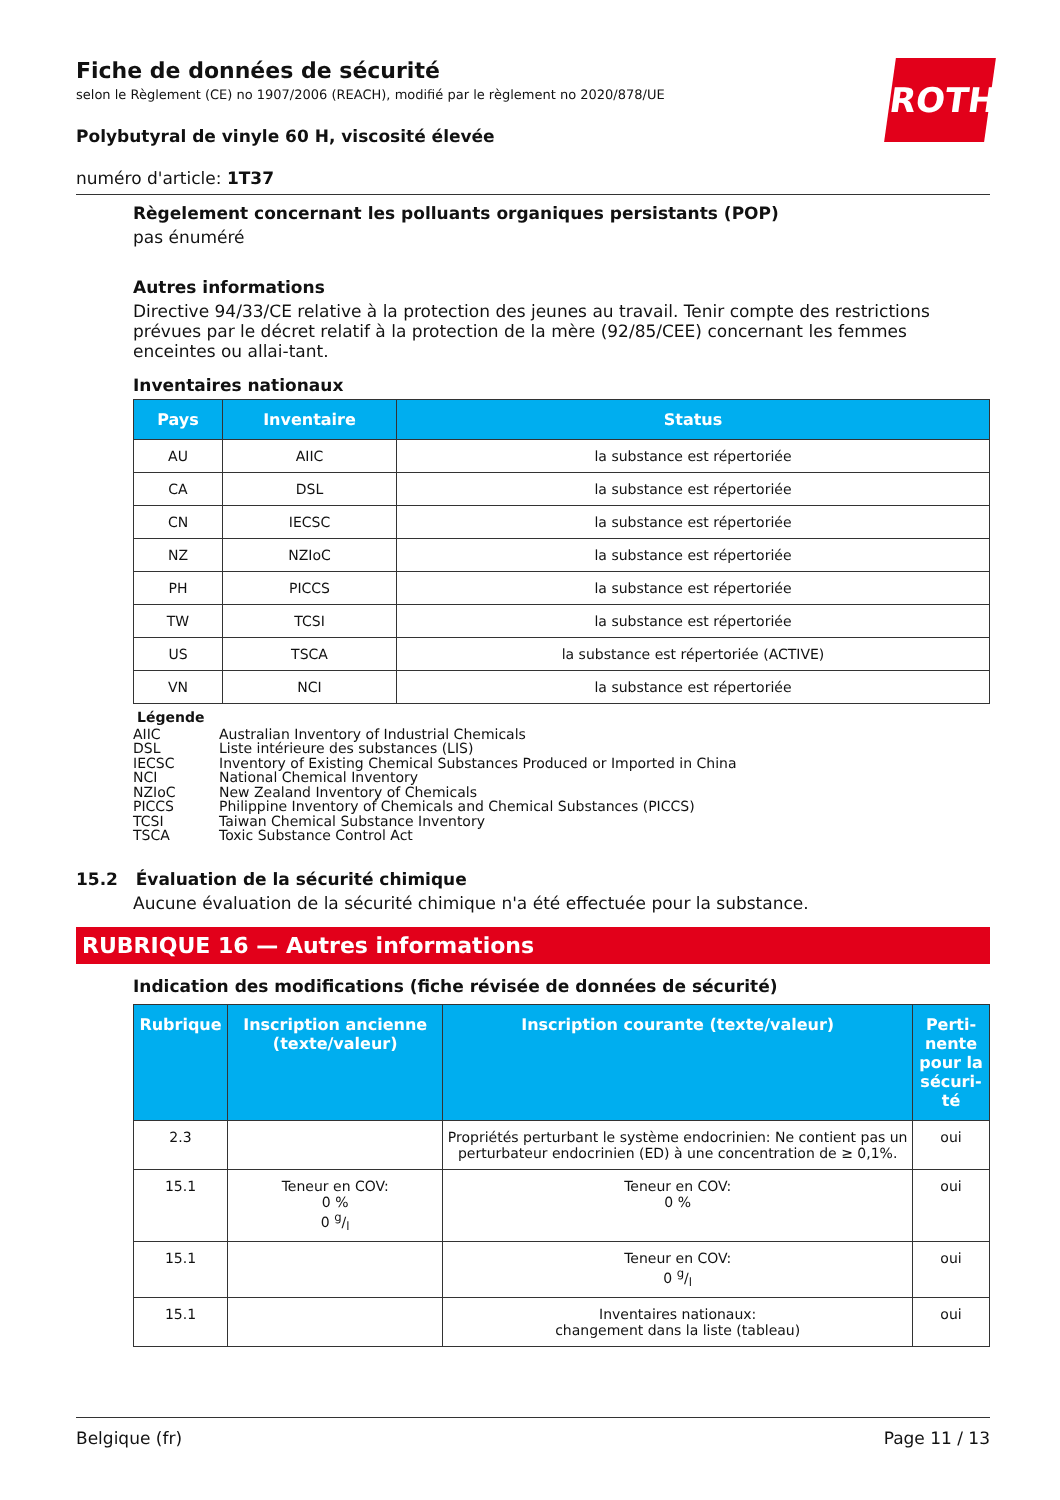ROTH
Fiche de données de sécurité
selon le Règlement (CE) no 1907/2006 (REACH), modifié par le règlement no 2020/878/UE
Polybutyral de vinyle 60 H, viscosité élevée
numéro d'article: 1T37
Règelement concernant les polluants organiques persistants (POP)
pas énuméré
Autres informations
Directive 94/33/CE relative à la protection des jeunes au travail. Tenir compte des restrictions prévues par le décret relatif à la protection de la mère (92/85/CEE) concernant les femmes enceintes ou allai-tant.
Inventaires nationaux
| Pays | Inventaire | Status |
| --- | --- | --- |
| AU | AIIC | la substance est répertoriée |
| CA | DSL | la substance est répertoriée |
| CN | IECSC | la substance est répertoriée |
| NZ | NZIoC | la substance est répertoriée |
| PH | PICCS | la substance est répertoriée |
| TW | TCSI | la substance est répertoriée |
| US | TSCA | la substance est répertoriée (ACTIVE) |
| VN | NCI | la substance est répertoriée |
Légende
AIIC Australian Inventory of Industrial Chemicals
DSL Liste intérieure des substances (LIS)
IECSC Inventory of Existing Chemical Substances Produced or Imported in China
NCI National Chemical Inventory
NZIoC New Zealand Inventory of Chemicals
PICCS Philippine Inventory of Chemicals and Chemical Substances (PICCS)
TCSI Taiwan Chemical Substance Inventory
TSCA Toxic Substance Control Act
15.2 Évaluation de la sécurité chimique
Aucune évaluation de la sécurité chimique n'a été effectuée pour la substance.
RUBRIQUE 16 — Autres informations
Indication des modifications (fiche révisée de données de sécurité)
| Rubrique | Inscription ancienne (texte/valeur) | Inscription courante (texte/valeur) | Perti-nente pour la sécuri-té |
| --- | --- | --- | --- |
| 2.3 | | Propriétés perturbant le système endocrinien: Ne contient pas un perturbateur endocrinien (ED) à une concentration de ≥ 0,1%. | oui |
| 15.1 | Teneur en COV: 0 % 0 g/l | Teneur en COV: 0 % | oui |
| 15.1 | | Teneur en COV: 0 g/l | oui |
| 15.1 | | Inventaires nationaux: changement dans la liste (tableau) | oui |
Belgique (fr) Page 11 / 13